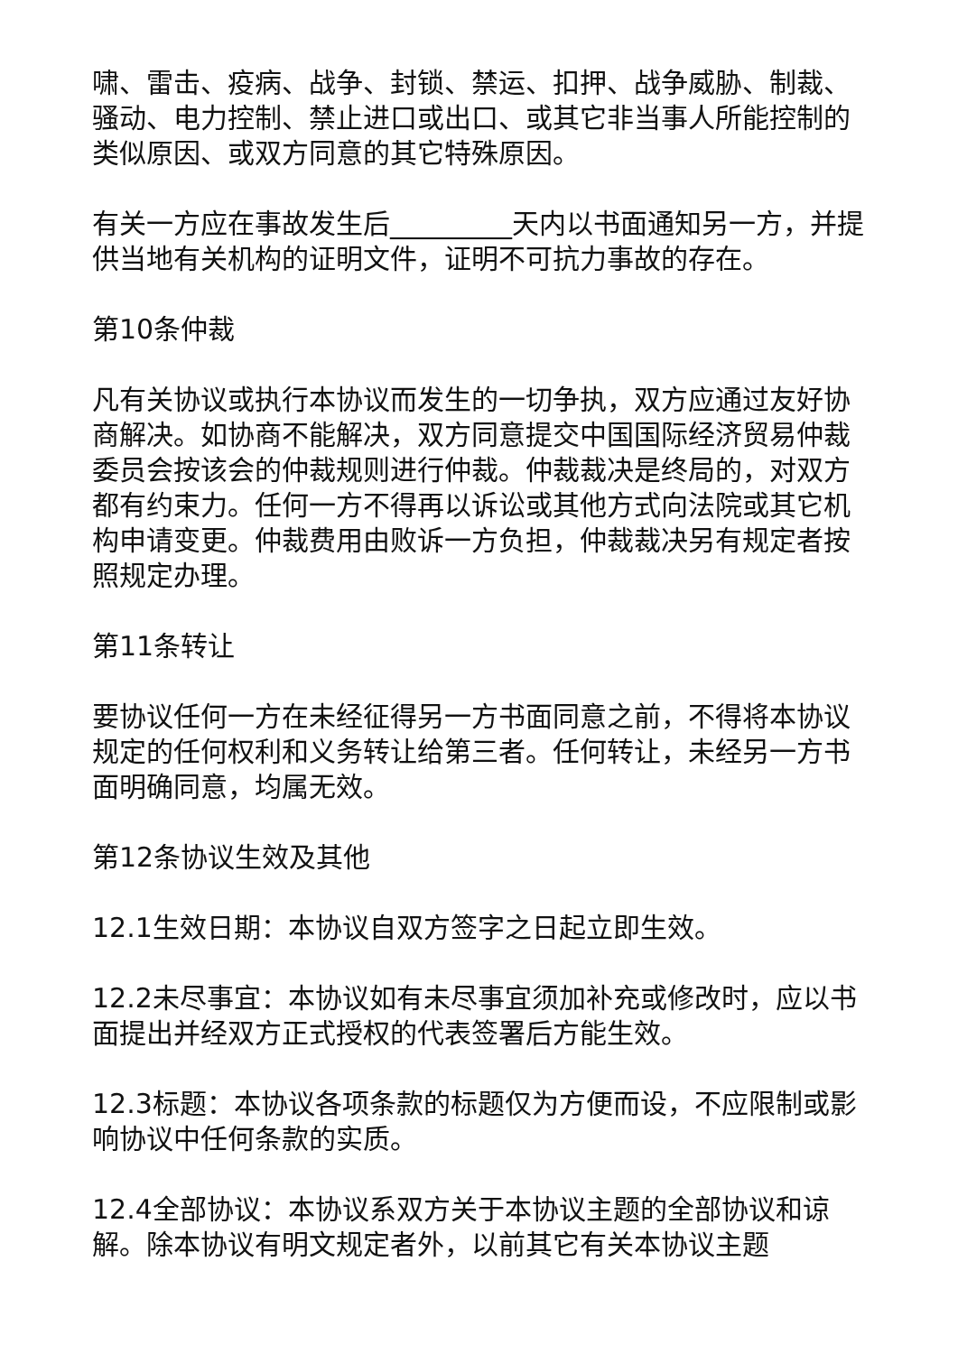啸、雷击、疫病、战争、封锁、禁运、扣押、战争威胁、制裁、骚动、电力控制、禁止进口或出口、或其它非当事人所能控制的类似原因、或双方同意的其它特殊原因。
有关一方应在事故发生后_________天内以书面通知另一方，并提供当地有关机构的证明文件，证明不可抗力事故的存在。
第10条仲裁
凡有关协议或执行本协议而发生的一切争执，双方应通过友好协商解决。如协商不能解决，双方同意提交中国国际经济贸易仲裁委员会按该会的仲裁规则进行仲裁。仲裁裁决是终局的，对双方都有约束力。任何一方不得再以诉讼或其他方式向法院或其它机构申请变更。仲裁费用由败诉一方负担，仲裁裁决另有规定者按照规定办理。
第11条转让
要协议任何一方在未经征得另一方书面同意之前，不得将本协议规定的任何权利和义务转让给第三者。任何转让，未经另一方书面明确同意，均属无效。
第12条协议生效及其他
12.1生效日期：本协议自双方签字之日起立即生效。
12.2未尽事宜：本协议如有未尽事宜须加补充或修改时，应以书面提出并经双方正式授权的代表签署后方能生效。
12.3标题：本协议各项条款的标题仅为方便而设，不应限制或影响协议中任何条款的实质。
12.4全部协议：本协议系双方关于本协议主题的全部协议和谅解。除本协议有明文规定者外，以前其它有关本协议主题